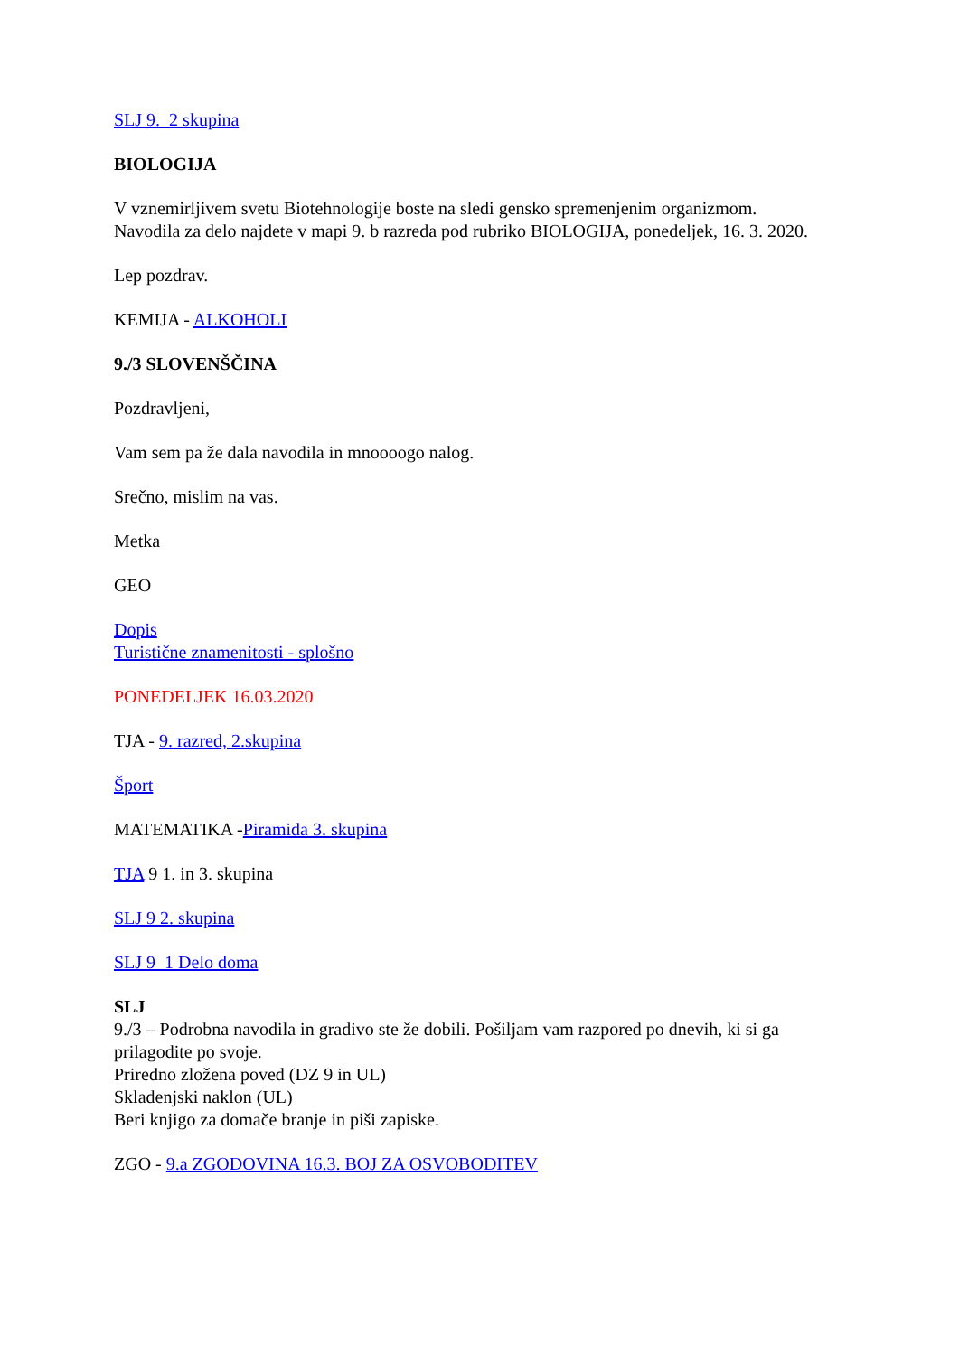SLJ 9._2 skupina
BIOLOGIJA
V vznemirljivem svetu Biotehnologije boste na sledi gensko spremenjenim organizmom. Navodila za delo najdete v mapi 9. b razreda pod rubriko BIOLOGIJA, ponedeljek, 16. 3. 2020.
Lep pozdrav.
KEMIJA - ALKOHOLI
9./3 SLOVENŠČINA
Pozdravljeni,
Vam sem pa že dala navodila in mnoooogo nalog.
Srečno, mislim na vas.
Metka
GEO
Dopis
Turistične znamenitosti - splošno
PONEDELJEK 16.03.2020
TJA - 9. razred, 2.skupina
Šport
MATEMATIKA -Piramida 3. skupina
TJA 9 1. in 3. skupina
SLJ 9 2. skupina
SLJ 9_1 Delo doma
SLJ
9./3 – Podrobna navodila in gradivo ste že dobili. Pošiljam vam razpored po dnevih, ki si ga prilagodite po svoje.
Priredno zložena poved (DZ 9 in UL)
Skladenjski naklon (UL)
Beri knjigo za domače branje in piši zapiske.
ZGO - 9.a ZGODOVINA 16.3. BOJ ZA OSVOBODITEV